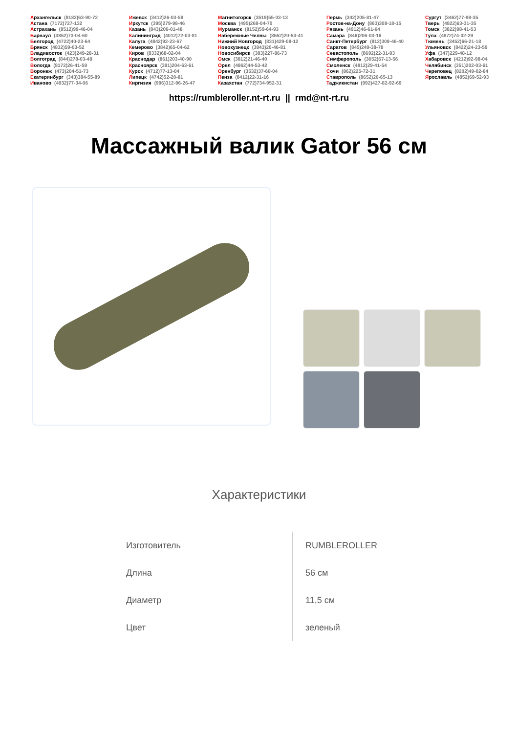Архангельск (8182)63-90-72
Астана (7172)727-132
Астрахань (8512)99-46-04
Барнаул (3852)73-04-60
Белгород (4722)40-23-64
Брянск (4832)59-03-52
Владивосток (423)249-28-31
Волгоград (844)278-03-48
Вологда (8172)26-41-59
Воронеж (473)204-51-73
Екатеринбург (343)384-55-89
Иваново (4932)77-34-06
Ижевск (3412)26-03-58
Иркутск (395)279-98-46
Казань (843)206-01-48
Калининград (4012)72-03-81
Калуга (4842)92-23-67
Кемерово (3842)65-04-62
Киров (8332)68-02-04
Краснодар (861)203-40-90
Красноярск (391)204-63-61
Курск (4712)77-13-04
Липецк (4742)52-20-81
Киргизия (996)312-96-26-47
Магнитогорск (3519)55-03-13
Москва (495)268-04-70
Мурманск (8152)59-64-93
Набережные Челны (8552)20-53-41
Нижний Новгород (831)429-08-12
Новокузнецк (3843)20-46-81
Новосибирск (383)227-86-73
Омск (3812)21-46-40
Орел (4862)44-53-42
Оренбург (3532)37-68-04
Пенза (8412)22-31-16
Казахстан (772)734-952-31
Пермь (342)205-81-47
Ростов-на-Дону (863)308-18-15
Рязань (4912)46-61-64
Самара (846)206-03-16
Санкт-Петербург (812)309-46-40
Саратов (845)249-38-78
Севастополь (8692)22-31-93
Симферополь (3652)67-13-56
Смоленск (4812)29-41-54
Сочи (862)225-72-31
Ставрополь (8652)20-65-13
Таджикистан (992)427-82-92-69
Сургут (3462)77-98-35
Тверь (4822)63-31-35
Томск (3822)98-41-53
Тула (4872)74-02-29
Тюмень (3452)66-21-18
Ульяновск (8422)24-23-59
Уфа (347)229-48-12
Хабаровск (4212)92-98-04
Челябинск (351)202-03-61
Череповец (8202)49-02-64
Ярославль (4852)69-52-93
https://rumbleroller.nt-rt.ru || rmd@nt-rt.ru
Массажный валик Gator 56 см
Характеристики
| Изготовитель | RUMBLEROLLER |
| Длина | 56 см |
| Диаметр | 11,5 см |
| Цвет | зеленый |